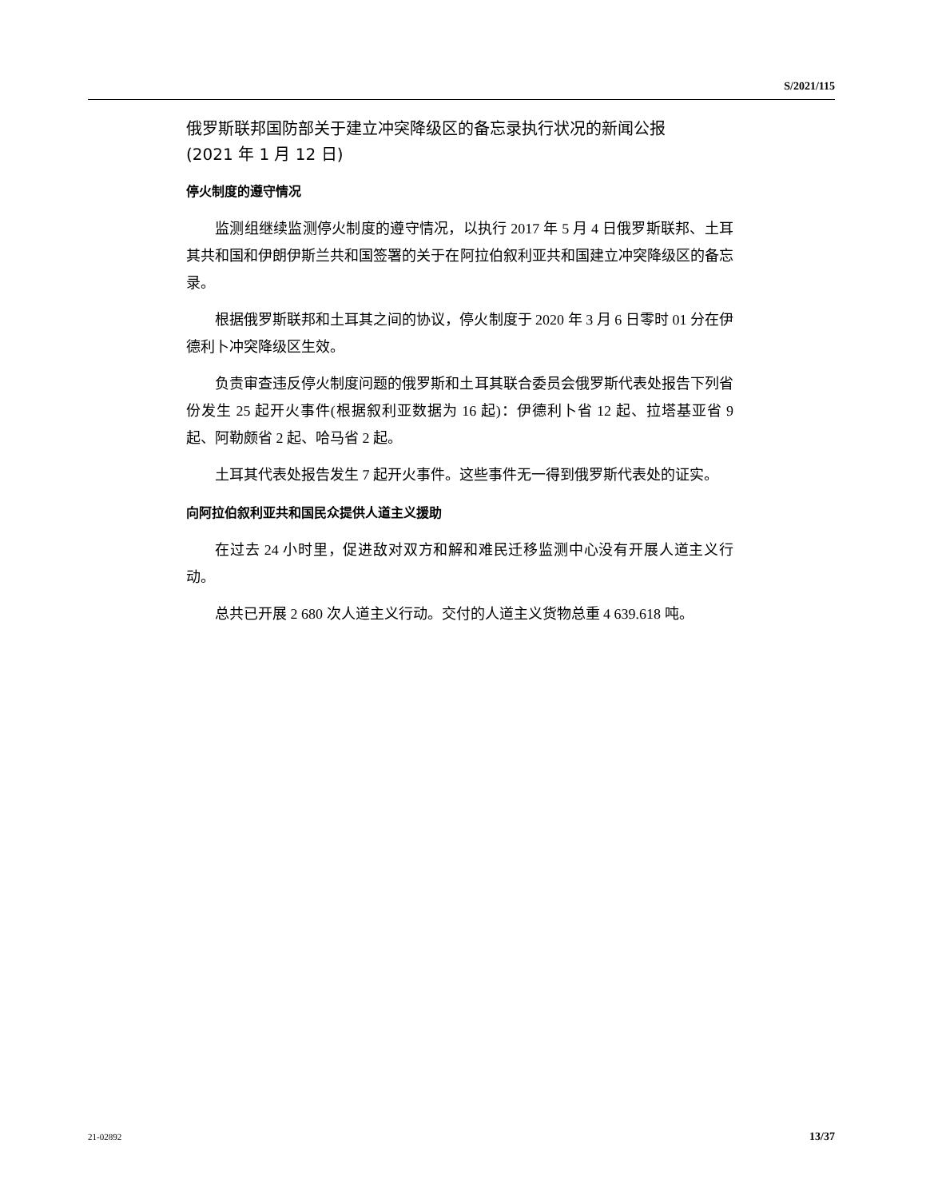S/2021/115
俄罗斯联邦国防部关于建立冲突降级区的备忘录执行状况的新闻公报
(2021 年 1 月 12 日)
停火制度的遵守情况
监测组继续监测停火制度的遵守情况，以执行 2017 年 5 月 4 日俄罗斯联邦、土耳其共和国和伊朗伊斯兰共和国签署的关于在阿拉伯叙利亚共和国建立冲突降级区的备忘录。
根据俄罗斯联邦和土耳其之间的协议，停火制度于 2020 年 3 月 6 日零时 01 分在伊德利卜冲突降级区生效。
负责审查违反停火制度问题的俄罗斯和土耳其联合委员会俄罗斯代表处报告下列省份发生 25 起开火事件(根据叙利亚数据为 16 起)：伊德利卜省 12 起、拉塔基亚省 9 起、阿勒颇省 2 起、哈马省 2 起。
土耳其代表处报告发生 7 起开火事件。这些事件无一得到俄罗斯代表处的证实。
向阿拉伯叙利亚共和国民众提供人道主义援助
在过去 24 小时里，促进敌对双方和解和难民迁移监测中心没有开展人道主义行动。
总共已开展 2 680 次人道主义行动。交付的人道主义货物总重 4 639.618 吨。
21-02892 13/37